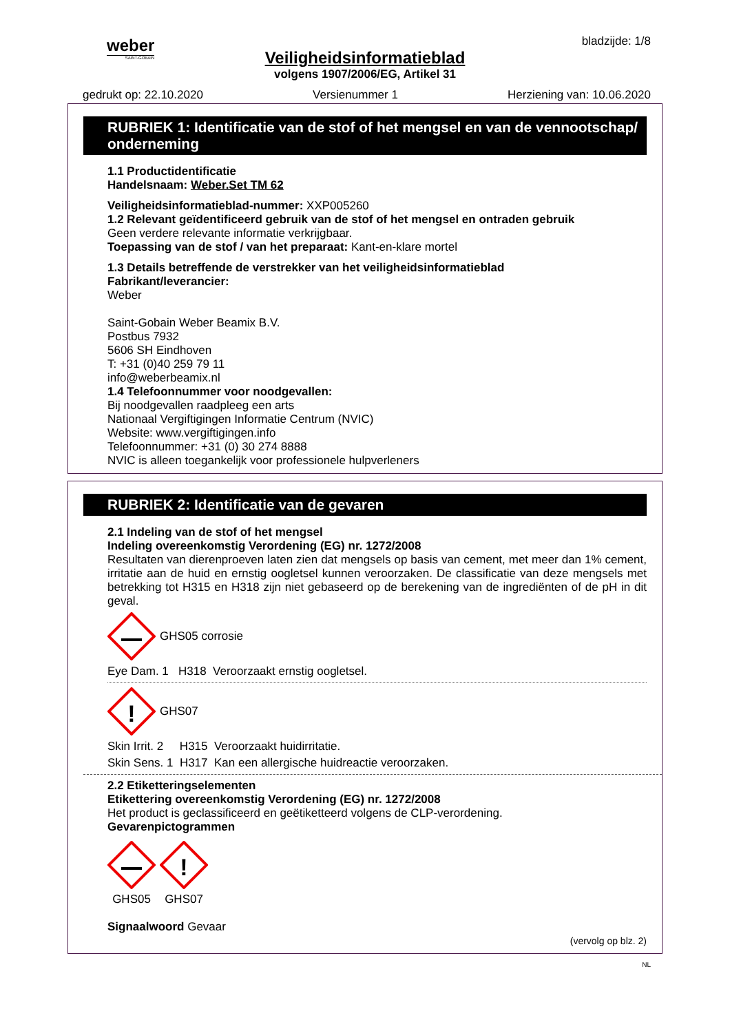weber
SAINT-GOBAIN
bladzijde: 1/8
Veiligheidsinformatieblad
volgens 1907/2006/EG, Artikel 31
gedrukt op: 22.10.2020 Versienummer 1 Herziening van: 10.06.2020
RUBRIEK 1: Identificatie van de stof of het mengsel en van de vennootschap/ onderneming
1.1 Productidentificatie
Handelsnaam: Weber.Set TM 62
Veiligheidsinformatieblad-nummer: XXP005260
1.2 Relevant geïdentificeerd gebruik van de stof of het mengsel en ontraden gebruik
Geen verdere relevante informatie verkrijgbaar.
Toepassing van de stof / van het preparaat: Kant-en-klare mortel
1.3 Details betreffende de verstrekker van het veiligheidsinformatieblad
Fabrikant/leverancier:
Weber
Saint-Gobain Weber Beamix B.V.
Postbus 7932
5606 SH Eindhoven
T: +31 (0)40 259 79 11
info@weberbeamix.nl
1.4 Telefoonnummer voor noodgevallen:
Bij noodgevallen raadpleeg een arts
Nationaal Vergiftigingen Informatie Centrum (NVIC)
Website: www.vergiftigingen.info
Telefoonnummer: +31 (0) 30 274 8888
NVIC is alleen toegankelijk voor professionele hulpverleners
RUBRIEK 2: Identificatie van de gevaren
2.1 Indeling van de stof of het mengsel
Indeling overeenkomstig Verordening (EG) nr. 1272/2008
Resultaten van dierenproeven laten zien dat mengsels op basis van cement, met meer dan 1% cement, irritatie aan de huid en ernstig oogletsel kunnen veroorzaken. De classificatie van deze mengsels met betrekking tot H315 en H318 zijn niet gebaseerd op de berekening van de ingrediënten of de pH in dit geval.
GHS05 corrosie
Eye Dam. 1 H318 Veroorzaakt ernstig oogletsel.
!
GHS07
Skin Irrit. 2 H315 Veroorzaakt huidirritatie.
Skin Sens. 1 H317 Kan een allergische huidreactie veroorzaken.
2.2 Etiketteringselementen
Etikettering overeenkomstig Verordening (EG) nr. 1272/2008
Het product is geclassificeerd en geëtiketteerd volgens de CLP-verordening.
Gevarenpictogrammen
GHS05
!
GHS07
Signaalwoord Gevaar
(vervolg op blz. 2)
NL